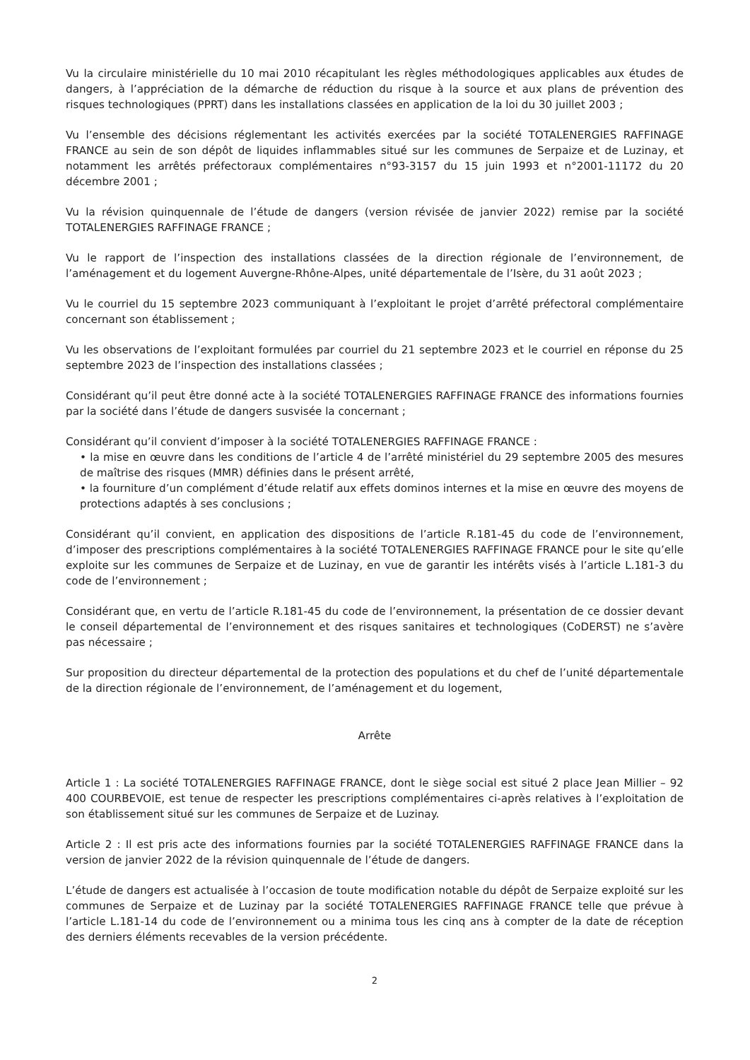Vu la circulaire ministérielle du 10 mai 2010 récapitulant les règles méthodologiques applicables aux études de dangers, à l’appréciation de la démarche de réduction du risque à la source et aux plans de prévention des risques technologiques (PPRT) dans les installations classées en application de la loi du 30 juillet 2003 ;
Vu l’ensemble des décisions réglementant les activités exercées par la société TOTALENERGIES RAFFINAGE FRANCE au sein de son dépôt de liquides inflammables situé sur les communes de Serpaize et de Luzinay, et notamment les arrêtés préfectoraux complémentaires n°93-3157 du 15 juin 1993 et n°2001-11172 du 20 décembre 2001 ;
Vu la révision quinquennale de l’étude de dangers (version révisée de janvier 2022) remise par la société TOTALENERGIES RAFFINAGE FRANCE ;
Vu le rapport de l’inspection des installations classées de la direction régionale de l’environnement, de l’aménagement et du logement Auvergne-Rhône-Alpes, unité départementale de l’Isère, du 31 août 2023 ;
Vu le courriel du 15 septembre 2023 communiquant à l’exploitant le projet d’arrêté préfectoral complémentaire concernant son établissement ;
Vu les observations de l’exploitant formulées par courriel du 21 septembre 2023 et le courriel en réponse du 25 septembre 2023 de l’inspection des installations classées ;
Considérant qu’il peut être donné acte à la société TOTALENERGIES RAFFINAGE FRANCE des informations fournies par la société dans l’étude de dangers susvisée la concernant ;
Considérant qu’il convient d’imposer à la société TOTALENERGIES RAFFINAGE FRANCE :
• la mise en œuvre dans les conditions de l’article 4 de l’arrêté ministériel du 29 septembre 2005 des mesures de maîtrise des risques (MMR) définies dans le présent arrêté,
• la fourniture d’un complément d’étude relatif aux effets dominos internes et la mise en œuvre des moyens de protections adaptés à ses conclusions ;
Considérant qu’il convient, en application des dispositions de l’article R.181-45 du code de l’environnement, d’imposer des prescriptions complémentaires à la société TOTALENERGIES RAFFINAGE FRANCE pour le site qu’elle exploite sur les communes de Serpaize et de Luzinay, en vue de garantir les intérêts visés à l’article L.181-3 du code de l’environnement ;
Considérant que, en vertu de l’article R.181-45 du code de l’environnement, la présentation de ce dossier devant le conseil départemental de l’environnement et des risques sanitaires et technologiques (CoDERST) ne s’avère pas nécessaire ;
Sur proposition du directeur départemental de la protection des populations et du chef de l’unité départementale de la direction régionale de l’environnement, de l’aménagement et du logement,
Arrête
Article 1 : La société TOTALENERGIES RAFFINAGE FRANCE, dont le siège social est situé 2 place Jean Millier – 92 400 COURBEVOIE, est tenue de respecter les prescriptions complémentaires ci-après relatives à l’exploitation de son établissement situé sur les communes de Serpaize et de Luzinay.
Article 2 : Il est pris acte des informations fournies par la société TOTALENERGIES RAFFINAGE FRANCE dans la version de janvier 2022 de la révision quinquennale de l’étude de dangers.
L’étude de dangers est actualisée à l’occasion de toute modification notable du dépôt de Serpaize exploité sur les communes de Serpaize et de Luzinay par la société TOTALENERGIES RAFFINAGE FRANCE telle que prévue à l’article L.181-14 du code de l’environnement ou a minima tous les cinq ans à compter de la date de réception des derniers éléments recevables de la version précédente.
2